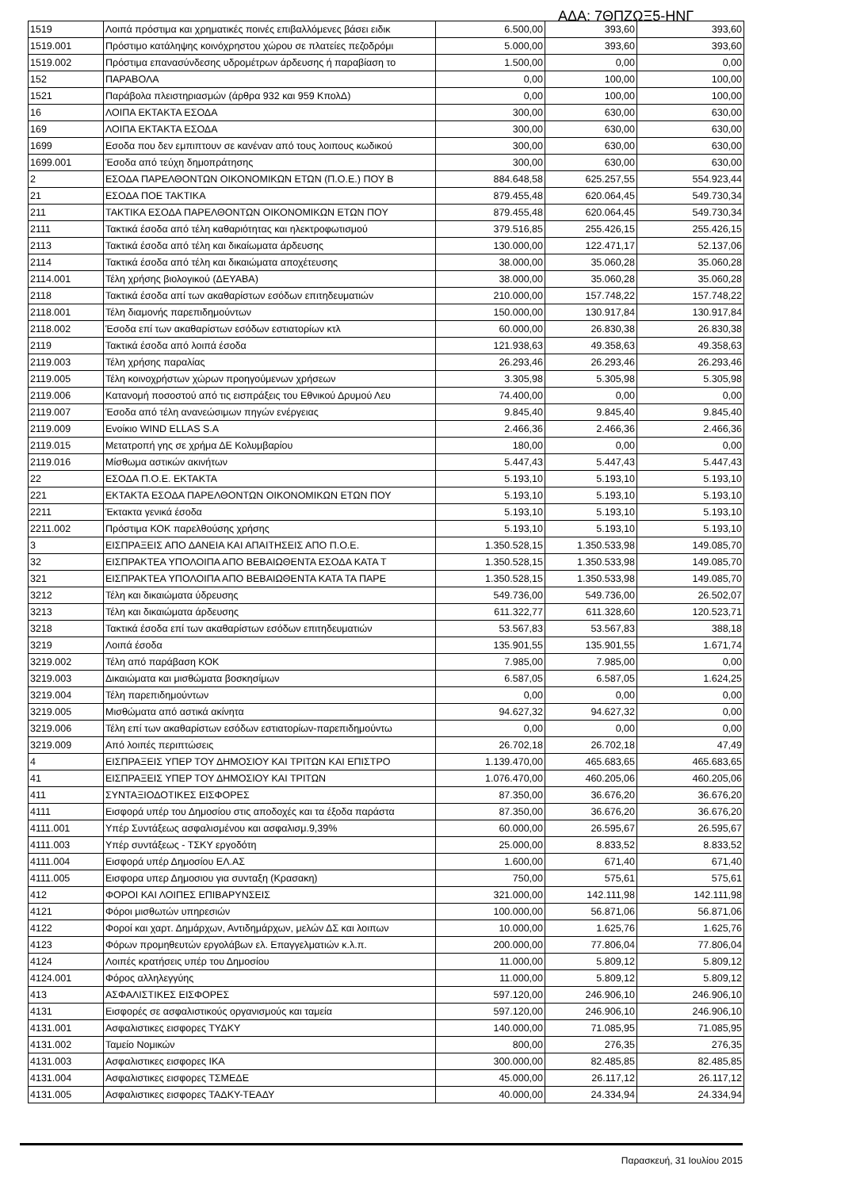ΑΔΑ: 7ΘΠΖΩΞ5-ΗΝΓ
| 1519 | Λοιπά πρόστιμα και χρηματικές ποινές επιβαλλόμενες βάσει ειδικ | 6.500,00 | 393,60 | 393,60 |
| 1519.001 | Πρόστιμο κατάληψης κοινόχρηστου χώρου σε πλατείες πεζοδρόμι | 5.000,00 | 393,60 | 393,60 |
| 1519.002 | Πρόστιμα επανασύνδεσης υδρομέτρων άρδευσης ή παραβίαση το | 1.500,00 | 0,00 | 0,00 |
| 152 | ΠΑΡΑΒΟΛΑ | 0,00 | 100,00 | 100,00 |
| 1521 | Παράβολα πλειστηριασμών (άρθρα 932 και 959 ΚπολΔ) | 0,00 | 100,00 | 100,00 |
| 16 | ΛΟΙΠΑ ΕΚΤΑΚΤΑ ΕΣΟΔΑ | 300,00 | 630,00 | 630,00 |
| 169 | ΛΟΙΠΑ ΕΚΤΑΚΤΑ ΕΣΟΔΑ | 300,00 | 630,00 | 630,00 |
| 1699 | Εσοδα που δεν εμπιπτουν σε κανέναν από τους λοιπους κωδικού | 300,00 | 630,00 | 630,00 |
| 1699.001 | Έσοδα από τεύχη δημοπράτησης | 300,00 | 630,00 | 630,00 |
| 2 | ΕΣΟΔΑ ΠΑΡΕΛΘΟΝΤΩΝ ΟΙΚΟΝΟΜΙΚΩΝ ΕΤΩΝ (Π.Ο.Ε.) ΠΟΥ Β | 884.648,58 | 625.257,55 | 554.923,44 |
| 21 | ΕΣΟΔΑ ΠΟΕ ΤΑΚΤΙΚΑ | 879.455,48 | 620.064,45 | 549.730,34 |
| 211 | ΤΑΚΤΙΚΑ ΕΣΟΔΑ ΠΑΡΕΛΘΟΝΤΩΝ ΟΙΚΟΝΟΜΙΚΩΝ ΕΤΩΝ ΠΟΥ | 879.455,48 | 620.064,45 | 549.730,34 |
| 2111 | Τακτικά έσοδα από τέλη καθαριότητας και ηλεκτροφωτισμού | 379.516,85 | 255.426,15 | 255.426,15 |
| 2113 | Τακτικά έσοδα από τέλη και δικαίωματα άρδευσης | 130.000,00 | 122.471,17 | 52.137,06 |
| 2114 | Τακτικά έσοδα από τέλη και δικαιώματα αποχέτευσης | 38.000,00 | 35.060,28 | 35.060,28 |
| 2114.001 | Τέλη χρήσης βιολογικού (ΔΕΥΑΒΑ) | 38.000,00 | 35.060,28 | 35.060,28 |
| 2118 | Τακτικά έσοδα απί των ακαθαρίστων εσόδων επιτηδευματιών | 210.000,00 | 157.748,22 | 157.748,22 |
| 2118.001 | Τέλη διαμονής παρεπιδημούντων | 150.000,00 | 130.917,84 | 130.917,84 |
| 2118.002 | Έσοδα επί των ακαθαρίστων εσόδων εστιατορίων κτλ | 60.000,00 | 26.830,38 | 26.830,38 |
| 2119 | Τακτικά έσοδα από λοιπά έσοδα | 121.938,63 | 49.358,63 | 49.358,63 |
| 2119.003 | Τέλη χρήσης παραλίας | 26.293,46 | 26.293,46 | 26.293,46 |
| 2119.005 | Τέλη κοινοχρήστων χώρων προηγούμενων χρήσεων | 3.305,98 | 5.305,98 | 5.305,98 |
| 2119.006 | Κατανομή ποσοστού από τις εισπράξεις του Εθνικού Δρυμού Λευ | 74.400,00 | 0,00 | 0,00 |
| 2119.007 | Έσοδα από τέλη ανανεώσιμων πηγών ενέργειας | 9.845,40 | 9.845,40 | 9.845,40 |
| 2119.009 | Ενοίκιο WIND ELLAS S.A | 2.466,36 | 2.466,36 | 2.466,36 |
| 2119.015 | Μετατροπή γης σε χρήμα ΔΕ Κολυμβαρίου | 180,00 | 0,00 | 0,00 |
| 2119.016 | Μίσθωμα αστικών ακινήτων | 5.447,43 | 5.447,43 | 5.447,43 |
| 22 | ΕΣΟΔΑ Π.Ο.Ε. ΕΚΤΑΚΤΑ | 5.193,10 | 5.193,10 | 5.193,10 |
| 221 | ΕΚΤΑΚΤΑ ΕΣΟΔΑ ΠΑΡΕΛΘΟΝΤΩΝ ΟΙΚΟΝΟΜΙΚΩΝ ΕΤΩΝ ΠΟΥ | 5.193,10 | 5.193,10 | 5.193,10 |
| 2211 | Έκτακτα γενικά έσοδα | 5.193,10 | 5.193,10 | 5.193,10 |
| 2211.002 | Πρόστιμα ΚΟΚ παρελθούσης χρήσης | 5.193,10 | 5.193,10 | 5.193,10 |
| 3 | ΕΙΣΠΡΑΞΕΙΣ ΑΠΟ ΔΑΝΕΙΑ ΚΑΙ ΑΠΑΙΤΗΣΕΙΣ ΑΠΟ Π.Ο.Ε. | 1.350.528,15 | 1.350.533,98 | 149.085,70 |
| 32 | ΕΙΣΠΡΑΚΤΕΑ ΥΠΟΛΟΙΠΑ ΑΠΟ ΒΕΒΑΙΩΘΕΝΤΑ ΕΣΟΔΑ ΚΑΤΑ Τ | 1.350.528,15 | 1.350.533,98 | 149.085,70 |
| 321 | ΕΙΣΠΡΑΚΤΕΑ ΥΠΟΛΟΙΠΑ ΑΠΟ ΒΕΒΑΙΩΘΕΝΤΑ ΚΑΤΑ ΤΑ ΠΑΡΕ | 1.350.528,15 | 1.350.533,98 | 149.085,70 |
| 3212 | Τέλη και δικαιώματα ύδρευσης | 549.736,00 | 549.736,00 | 26.502,07 |
| 3213 | Τέλη και δικαιώματα άρδευσης | 611.322,77 | 611.328,60 | 120.523,71 |
| 3218 | Τακτικά έσοδα επί των ακαθαρίστων εσόδων επιτηδευματιών | 53.567,83 | 53.567,83 | 388,18 |
| 3219 | Λοιπά έσοδα | 135.901,55 | 135.901,55 | 1.671,74 |
| 3219.002 | Τέλη από παράβαση ΚΟΚ | 7.985,00 | 7.985,00 | 0,00 |
| 3219.003 | Δικαιώματα και μισθώματα βοσκησίμων | 6.587,05 | 6.587,05 | 1.624,25 |
| 3219.004 | Τέλη παρεπιδημούντων | 0,00 | 0,00 | 0,00 |
| 3219.005 | Μισθώματα από αστικά ακίνητα | 94.627,32 | 94.627,32 | 0,00 |
| 3219.006 | Τέλη επί των ακαθαρίστων εσόδων εστιατορίων-παρεπιδημούντω | 0,00 | 0,00 | 0,00 |
| 3219.009 | Από λοιπές περιπτώσεις | 26.702,18 | 26.702,18 | 47,49 |
| 4 | ΕΙΣΠΡΑΞΕΙΣ ΥΠΕΡ ΤΟΥ ΔΗΜΟΣΙΟΥ ΚΑΙ ΤΡΙΤΩΝ ΚΑΙ ΕΠΙΣΤΡΟ | 1.139.470,00 | 465.683,65 | 465.683,65 |
| 41 | ΕΙΣΠΡΑΞΕΙΣ ΥΠΕΡ ΤΟΥ ΔΗΜΟΣΙΟΥ ΚΑΙ ΤΡΙΤΩΝ | 1.076.470,00 | 460.205,06 | 460.205,06 |
| 411 | ΣΥΝΤΑΞΙΟΔΟΤΙΚΕΣ ΕΙΣΦΟΡΕΣ | 87.350,00 | 36.676,20 | 36.676,20 |
| 4111 | Εισφορά υπέρ του Δημοσίου στις αποδοχές και τα έξοδα παράστα | 87.350,00 | 36.676,20 | 36.676,20 |
| 4111.001 | Υπέρ Συντάξεως ασφαλισμένου και ασφαλισμ.9,39% | 60.000,00 | 26.595,67 | 26.595,67 |
| 4111.003 | Υπέρ συντάξεως - ΤΣΚΥ εργοδότη | 25.000,00 | 8.833,52 | 8.833,52 |
| 4111.004 | Εισφορά υπέρ Δημοσίου ΕΛ.ΑΣ | 1.600,00 | 671,40 | 671,40 |
| 4111.005 | Εισφορα υπερ Δημοσιου για συνταξη (Κρασακη) | 750,00 | 575,61 | 575,61 |
| 412 | ΦΟΡΟΙ ΚΑΙ ΛΟΙΠΕΣ ΕΠΙΒΑΡΥΝΣΕΙΣ | 321.000,00 | 142.111,98 | 142.111,98 |
| 4121 | Φόροι μισθωτών υπηρεσιών | 100.000,00 | 56.871,06 | 56.871,06 |
| 4122 | Φοροί και χαρτ. Δημάρχων, Αντιδημάρχων, μελών ΔΣ και λοιπων | 10.000,00 | 1.625,76 | 1.625,76 |
| 4123 | Φόρων προμηθευτών εργολάβων ελ. Επαγγελματιών κ.λ.π. | 200.000,00 | 77.806,04 | 77.806,04 |
| 4124 | Λοιπές κρατήσεις υπέρ του Δημοσίου | 11.000,00 | 5.809,12 | 5.809,12 |
| 4124.001 | Φόρος αλληλεγγύης | 11.000,00 | 5.809,12 | 5.809,12 |
| 413 | ΑΣΦΑΛΙΣΤΙΚΕΣ ΕΙΣΦΟΡΕΣ | 597.120,00 | 246.906,10 | 246.906,10 |
| 4131 | Εισφορές σε ασφαλιστικούς οργανισμούς και ταμεία | 597.120,00 | 246.906,10 | 246.906,10 |
| 4131.001 | Ασφαλιστικες εισφορες ΤΥΔΚΥ | 140.000,00 | 71.085,95 | 71.085,95 |
| 4131.002 | Ταμείο Νομικών | 800,00 | 276,35 | 276,35 |
| 4131.003 | Ασφαλιστικες εισφορες ΙΚΑ | 300.000,00 | 82.485,85 | 82.485,85 |
| 4131.004 | Ασφαλιστικες εισφορες ΤΣΜΕΔΕ | 45.000,00 | 26.117,12 | 26.117,12 |
| 4131.005 | Ασφαλιστικες εισφορες ΤΑΔΚΥ-ΤΕΑΔΥ | 40.000,00 | 24.334,94 | 24.334,94 |
Παρασκευή, 31 Ιουλίου 2015